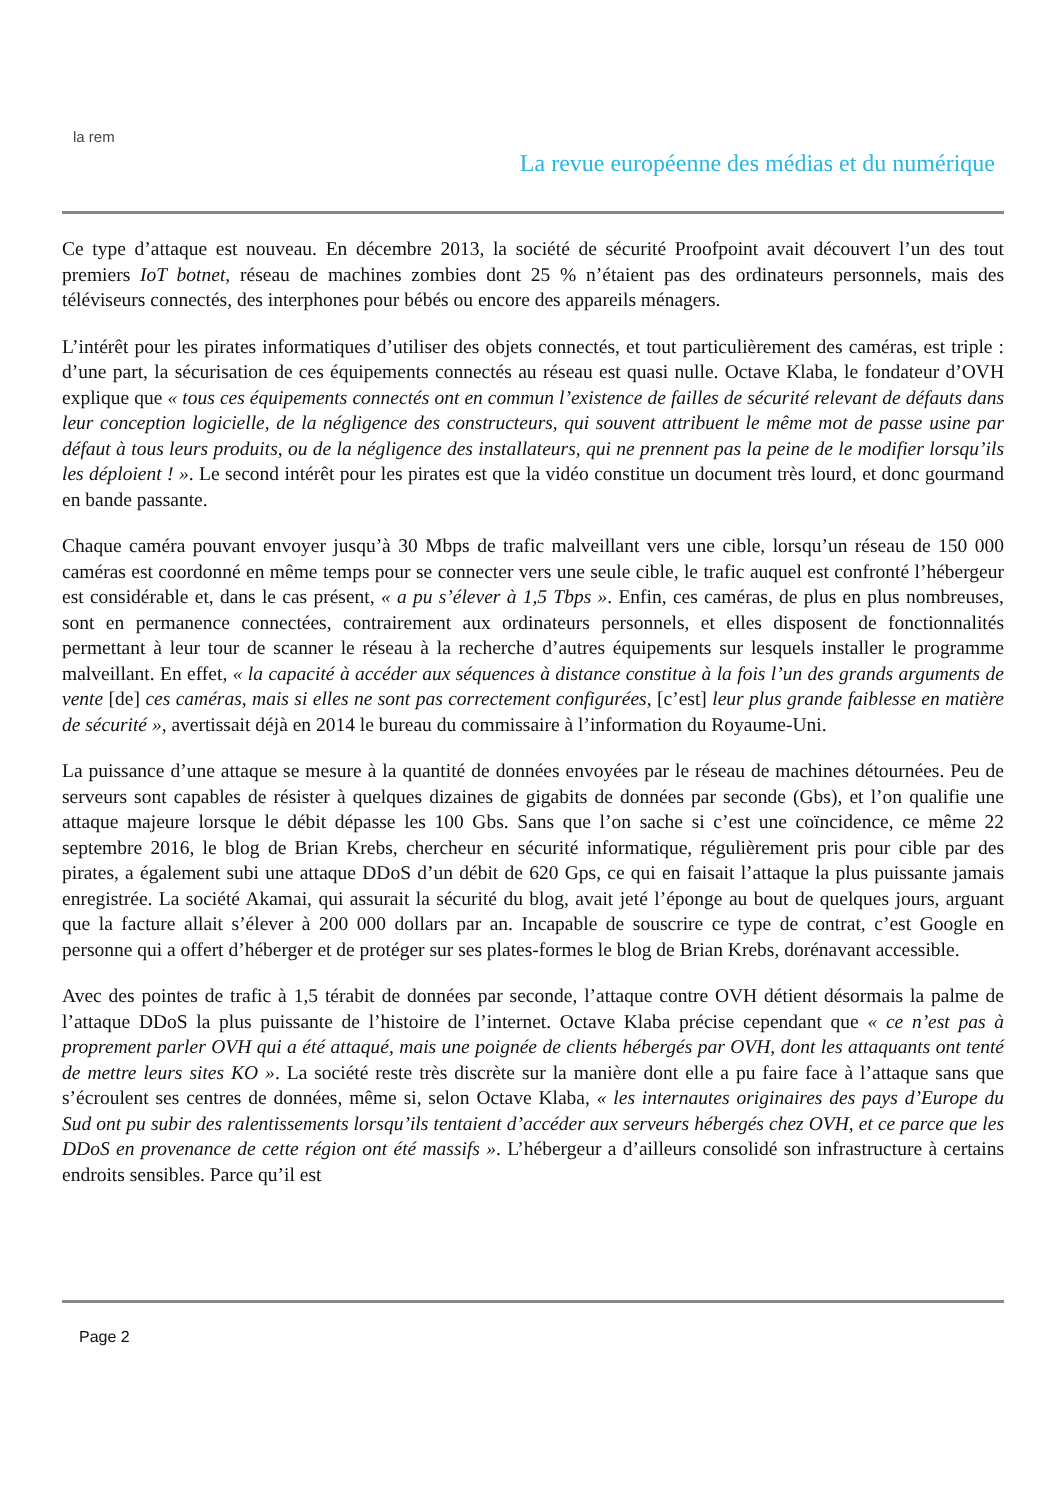la rem
La revue européenne des médias et du numérique
Ce type d’attaque est nouveau. En décembre 2013, la société de sécurité Proofpoint avait découvert l’un des tout premiers IoT botnet, réseau de machines zombies dont 25 % n’étaient pas des ordinateurs personnels, mais des téléviseurs connectés, des interphones pour bébés ou encore des appareils ménagers.
L’intérêt pour les pirates informatiques d’utiliser des objets connectés, et tout particulièrement des caméras, est triple : d’une part, la sécurisation de ces équipements connectés au réseau est quasi nulle. Octave Klaba, le fondateur d’OVH explique que « tous ces équipements connectés ont en commun l’existence de failles de sécurité relevant de défauts dans leur conception logicielle, de la négligence des constructeurs, qui souvent attribuent le même mot de passe usine par défaut à tous leurs produits, ou de la négligence des installateurs, qui ne prennent pas la peine de le modifier lorsqu’ils les déploient ! ». Le second intérêt pour les pirates est que la vidéo constitue un document très lourd, et donc gourmand en bande passante.
Chaque caméra pouvant envoyer jusqu’à 30 Mbps de trafic malveillant vers une cible, lorsqu’un réseau de 150 000 caméras est coordonné en même temps pour se connecter vers une seule cible, le trafic auquel est confronté l’hébergeur est considérable et, dans le cas présent, « a pu s’élever à 1,5 Tbps ». Enfin, ces caméras, de plus en plus nombreuses, sont en permanence connectées, contrairement aux ordinateurs personnels, et elles disposent de fonctionnalités permettant à leur tour de scanner le réseau à la recherche d’autres équipements sur lesquels installer le programme malveillant. En effet, « la capacité à accéder aux séquences à distance constitue à la fois l’un des grands arguments de vente [de] ces caméras, mais si elles ne sont pas correctement configurées, [c’est] leur plus grande faiblesse en matière de sécurité », avertissait déjà en 2014 le bureau du commissaire à l’information du Royaume-Uni.
La puissance d’une attaque se mesure à la quantité de données envoyées par le réseau de machines détournées. Peu de serveurs sont capables de résister à quelques dizaines de gigabits de données par seconde (Gbs), et l’on qualifie une attaque majeure lorsque le débit dépasse les 100 Gbs. Sans que l’on sache si c’est une coïncidence, ce même 22 septembre 2016, le blog de Brian Krebs, chercheur en sécurité informatique, régulièrement pris pour cible par des pirates, a également subi une attaque DDoS d’un débit de 620 Gps, ce qui en faisait l’attaque la plus puissante jamais enregistrée. La société Akamai, qui assurait la sécurité du blog, avait jeté l’éponge au bout de quelques jours, arguant que la facture allait s’élever à 200 000 dollars par an. Incapable de souscrire ce type de contrat, c’est Google en personne qui a offert d’héberger et de protéger sur ses plates-formes le blog de Brian Krebs, dorénavant accessible.
Avec des pointes de trafic à 1,5 térabit de données par seconde, l’attaque contre OVH détient désormais la palme de l’attaque DDoS la plus puissante de l’histoire de l’internet. Octave Klaba précise cependant que « ce n’est pas à proprement parler OVH qui a été attaqué, mais une poignée de clients hébergés par OVH, dont les attaquants ont tenté de mettre leurs sites KO ». La société reste très discrète sur la manière dont elle a pu faire face à l’attaque sans que s’écroulent ses centres de données, même si, selon Octave Klaba, « les internautes originaires des pays d’Europe du Sud ont pu subir des ralentissements lorsqu’ils tentaient d’accéder aux serveurs hébergés chez OVH, et ce parce que les DDoS en provenance de cette région ont été massifs ». L’hébergeur a d’ailleurs consolidé son infrastructure à certains endroits sensibles. Parce qu’il est
Page 2